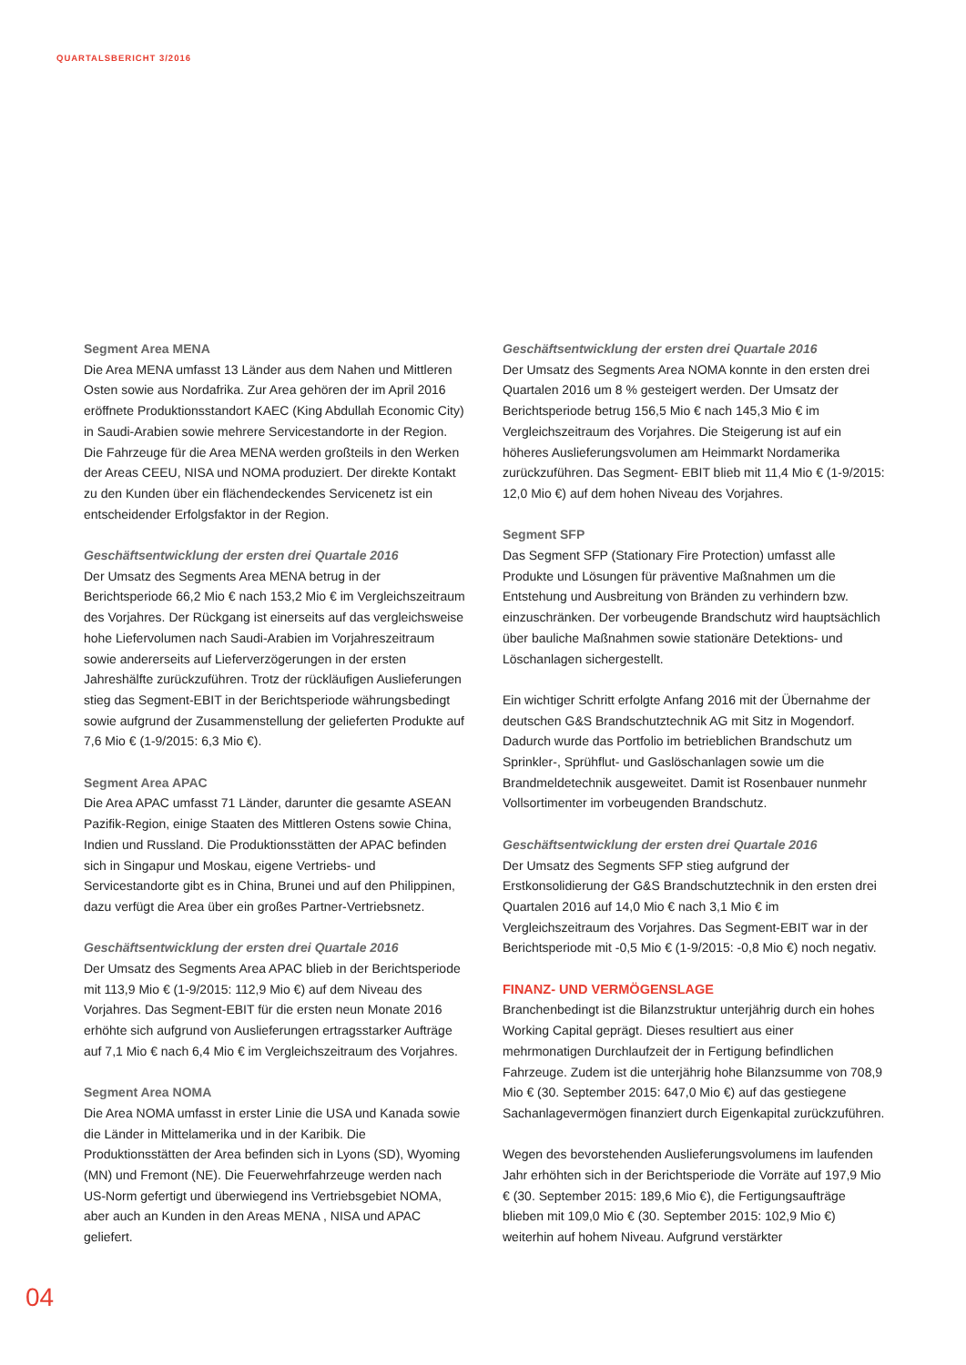QUARTALSBERICHT 3/2016
Segment Area MENA
Die Area MENA umfasst 13 Länder aus dem Nahen und Mittleren Osten sowie aus Nordafrika. Zur Area gehören der im April 2016 eröffnete Produktionsstandort KAEC (King Abdullah Economic City) in Saudi-Arabien sowie mehrere Servicestandorte in der Region. Die Fahrzeuge für die Area MENA werden großteils in den Werken der Areas CEEU, NISA und NOMA produziert. Der direkte Kontakt zu den Kunden über ein flächendeckendes Servicenetz ist ein entscheidender Erfolgsfaktor in der Region.
Geschäftsentwicklung der ersten drei Quartale 2016
Der Umsatz des Segments Area MENA betrug in der Berichtsperiode 66,2 Mio € nach 153,2 Mio € im Vergleichszeitraum des Vorjahres. Der Rückgang ist einerseits auf das vergleichsweise hohe Liefervolumen nach Saudi-Arabien im Vorjahreszeitraum sowie andererseits auf Lieferverzögerungen in der ersten Jahreshälfte zurückzuführen. Trotz der rückläufigen Auslieferungen stieg das Segment-EBIT in der Berichtsperiode währungsbedingt sowie aufgrund der Zusammenstellung der gelieferten Produkte auf 7,6 Mio € (1-9/2015: 6,3 Mio €).
Segment Area APAC
Die Area APAC umfasst 71 Länder, darunter die gesamte ASEAN Pazifik-Region, einige Staaten des Mittleren Ostens sowie China, Indien und Russland. Die Produktionsstätten der APAC befinden sich in Singapur und Moskau, eigene Vertriebs- und Servicestandorte gibt es in China, Brunei und auf den Philippinen, dazu verfügt die Area über ein großes Partner-Vertriebsnetz.
Geschäftsentwicklung der ersten drei Quartale 2016
Der Umsatz des Segments Area APAC blieb in der Berichtsperiode mit 113,9 Mio € (1-9/2015: 112,9 Mio €) auf dem Niveau des Vorjahres. Das Segment-EBIT für die ersten neun Monate 2016 erhöhte sich aufgrund von Auslieferungen ertragsstarker Aufträge auf 7,1 Mio € nach 6,4 Mio € im Vergleichszeitraum des Vorjahres.
Segment Area NOMA
Die Area NOMA umfasst in erster Linie die USA und Kanada sowie die Länder in Mittelamerika und in der Karibik. Die Produktionsstätten der Area befinden sich in Lyons (SD), Wyoming (MN) und Fremont (NE). Die Feuerwehrfahrzeuge werden nach US-Norm gefertigt und überwiegend ins Vertriebsgebiet NOMA, aber auch an Kunden in den Areas MENA , NISA und APAC geliefert.
Geschäftsentwicklung der ersten drei Quartale 2016
Der Umsatz des Segments Area NOMA konnte in den ersten drei Quartalen 2016 um 8 % gesteigert werden. Der Umsatz der Berichtsperiode betrug 156,5 Mio € nach 145,3 Mio € im Vergleichszeitraum des Vorjahres. Die Steigerung ist auf ein höheres Auslieferungsvolumen am Heimmarkt Nordamerika zurückzuführen. Das Segment- EBIT blieb mit 11,4 Mio € (1-9/2015: 12,0 Mio €) auf dem hohen Niveau des Vorjahres.
Segment SFP
Das Segment SFP (Stationary Fire Protection) umfasst alle Produkte und Lösungen für präventive Maßnahmen um die Entstehung und Ausbreitung von Bränden zu verhindern bzw. einzuschränken. Der vorbeugende Brandschutz wird hauptsächlich über bauliche Maßnahmen sowie stationäre Detektions- und Löschanlagen sichergestellt.
Ein wichtiger Schritt erfolgte Anfang 2016 mit der Übernahme der deutschen G&S Brandschutztechnik AG mit Sitz in Mogendorf. Dadurch wurde das Portfolio im betrieblichen Brandschutz um Sprinkler-, Sprühflut- und Gaslöschanlagen sowie um die Brandmeldetechnik ausgeweitet. Damit ist Rosenbauer nunmehr Vollsortimenter im vorbeugenden Brandschutz.
Geschäftsentwicklung der ersten drei Quartale 2016
Der Umsatz des Segments SFP stieg aufgrund der Erstkonsolidierung der G&S Brandschutztechnik in den ersten drei Quartalen 2016 auf 14,0 Mio € nach 3,1 Mio € im Vergleichszeitraum des Vorjahres. Das Segment-EBIT war in der Berichtsperiode mit -0,5 Mio € (1-9/2015: -0,8 Mio €) noch negativ.
FINANZ- UND VERMÖGENSLAGE
Branchenbedingt ist die Bilanzstruktur unterjährig durch ein hohes Working Capital geprägt. Dieses resultiert aus einer mehrmonatigen Durchlaufzeit der in Fertigung befindlichen Fahrzeuge. Zudem ist die unterjährig hohe Bilanzsumme von 708,9 Mio € (30. September 2015: 647,0 Mio €) auf das gestiegene Sachanlagevermögen finanziert durch Eigenkapital zurückzuführen.
Wegen des bevorstehenden Auslieferungsvolumens im laufenden Jahr erhöhten sich in der Berichtsperiode die Vorräte auf 197,9 Mio € (30. September 2015: 189,6 Mio €), die Fertigungsaufträge blieben mit 109,0 Mio € (30. September 2015: 102,9 Mio €) weiterhin auf hohem Niveau. Aufgrund verstärkter
04